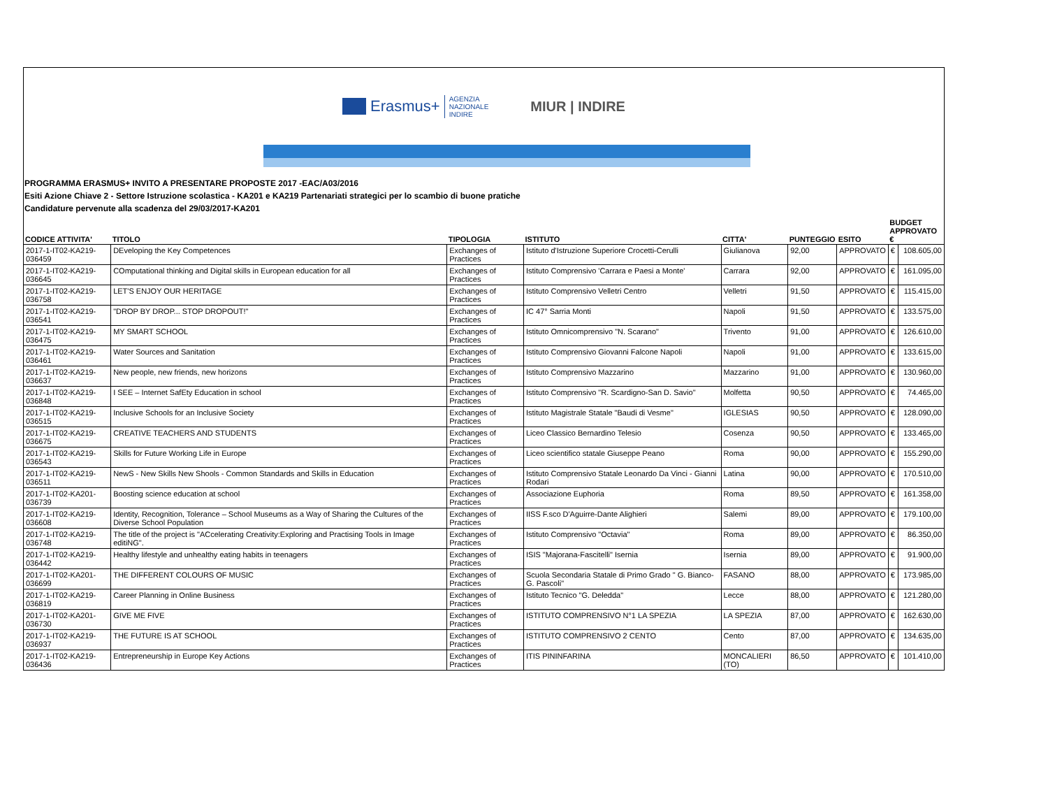Erasmus+
AGENZIA
NAZIONALE
INDIRE
MIUR | INDIRE
PROGRAMMA ERASMUS+ INVITO A PRESENTARE PROPOSTE 2017 -EAC/A03/2016
Esiti Azione Chiave 2 - Settore Istruzione scolastica - KA201 e KA219 Partenariati strategici per lo scambio di buone pratiche
Candidature pervenute alla scadenza del 29/03/2017-KA201
| CODICE ATTIVITA' | TITOLO | TIPOLOGIA | ISTITUTO | CITTA' | PUNTEGGIO | ESITO | BUDGET APPROVATO € | |
| --- | --- | --- | --- | --- | --- | --- | --- | --- |
| 2017-1-IT02-KA219-036459 | DEveloping the Key Competences | Exchanges of Practices | Istituto d'Istruzione Superiore Crocetti-Cerulli | Giulianova | 92,00 | APPROVATO | € | 108.605,00 |
| 2017-1-IT02-KA219-036645 | COmputational thinking and Digital skills in European education for all | Exchanges of Practices | Istituto Comprensivo 'Carrara e Paesi a Monte' | Carrara | 92,00 | APPROVATO | € | 161.095,00 |
| 2017-1-IT02-KA219-036758 | LET'S ENJOY OUR HERITAGE | Exchanges of Practices | Istituto Comprensivo Velletri Centro | Velletri | 91,50 | APPROVATO | € | 115.415,00 |
| 2017-1-IT02-KA219-036541 | "DROP BY DROP... STOP DROPOUT!" | Exchanges of Practices | IC 47° Sarria Monti | Napoli | 91,50 | APPROVATO | € | 133.575,00 |
| 2017-1-IT02-KA219-036475 | MY SMART SCHOOL | Exchanges of Practices | Istituto Omnicomprensivo "N. Scarano" | Trivento | 91,00 | APPROVATO | € | 126.610,00 |
| 2017-1-IT02-KA219-036461 | Water Sources and Sanitation | Exchanges of Practices | Istituto Comprensivo Giovanni Falcone Napoli | Napoli | 91,00 | APPROVATO | € | 133.615,00 |
| 2017-1-IT02-KA219-036637 | New people, new friends, new horizons | Exchanges of Practices | Istituto Comprensivo Mazzarino | Mazzarino | 91,00 | APPROVATO | € | 130.960,00 |
| 2017-1-IT02-KA219-036848 | I SEE – Internet SafEty Education in school | Exchanges of Practices | Istituto Comprensivo "R. Scardigno-San D. Savio" | Molfetta | 90,50 | APPROVATO | € | 74.465,00 |
| 2017-1-IT02-KA219-036515 | Inclusive Schools for an Inclusive Society | Exchanges of Practices | Istituto Magistrale Statale "Baudi di Vesme" | IGLESIAS | 90,50 | APPROVATO | € | 128.090,00 |
| 2017-1-IT02-KA219-036675 | CREATIVE TEACHERS AND STUDENTS | Exchanges of Practices | Liceo Classico Bernardino Telesio | Cosenza | 90,50 | APPROVATO | € | 133.465,00 |
| 2017-1-IT02-KA219-036543 | Skills for Future Working Life in Europe | Exchanges of Practices | Liceo scientifico statale Giuseppe Peano | Roma | 90,00 | APPROVATO | € | 155.290,00 |
| 2017-1-IT02-KA219-036511 | NewS - New Skills New Shools - Common Standards and Skills in Education | Exchanges of Practices | Istituto Comprensivo Statale Leonardo Da Vinci - Gianni Rodari | Latina | 90,00 | APPROVATO | € | 170.510,00 |
| 2017-1-IT02-KA201-036739 | Boosting science education at school | Exchanges of Practices | Associazione Euphoria | Roma | 89,50 | APPROVATO | € | 161.358,00 |
| 2017-1-IT02-KA219-036608 | Identity, Recognition, Tolerance – School Museums as a Way of Sharing the Cultures of the Diverse School Population | Exchanges of Practices | IISS F.sco D'Aguirre-Dante Alighieri | Salemi | 89,00 | APPROVATO | € | 179.100,00 |
| 2017-1-IT02-KA219-036748 | The title of the project is "ACcelerating Creativity:Exploring and Practising Tools in Image editiNG". | Exchanges of Practices | Istituto Comprensivo "Octavia" | Roma | 89,00 | APPROVATO | € | 86.350,00 |
| 2017-1-IT02-KA219-036442 | Healthy lifestyle and unhealthy eating habits in teenagers | Exchanges of Practices | ISIS "Majorana-Fascitelli" Isernia | Isernia | 89,00 | APPROVATO | € | 91.900,00 |
| 2017-1-IT02-KA201-036699 | THE DIFFERENT COLOURS OF MUSIC | Exchanges of Practices | Scuola Secondaria Statale di Primo Grado " G. Bianco- G. Pascoli" | FASANO | 88,00 | APPROVATO | € | 173.985,00 |
| 2017-1-IT02-KA219-036819 | Career Planning in Online Business | Exchanges of Practices | Istituto Tecnico "G. Deledda" | Lecce | 88,00 | APPROVATO | € | 121.280,00 |
| 2017-1-IT02-KA201-036730 | GIVE ME FIVE | Exchanges of Practices | ISTITUTO COMPRENSIVO N°1 LA SPEZIA | LA SPEZIA | 87,00 | APPROVATO | € | 162.630,00 |
| 2017-1-IT02-KA219-036937 | THE FUTURE IS AT SCHOOL | Exchanges of Practices | ISTITUTO COMPRENSIVO 2 CENTO | Cento | 87,00 | APPROVATO | € | 134.635,00 |
| 2017-1-IT02-KA219-036436 | Entrepreneurship in Europe Key Actions | Exchanges of Practices | ITIS PININFARINA | MONCALIERI (TO) | 86,50 | APPROVATO | € | 101.410,00 |